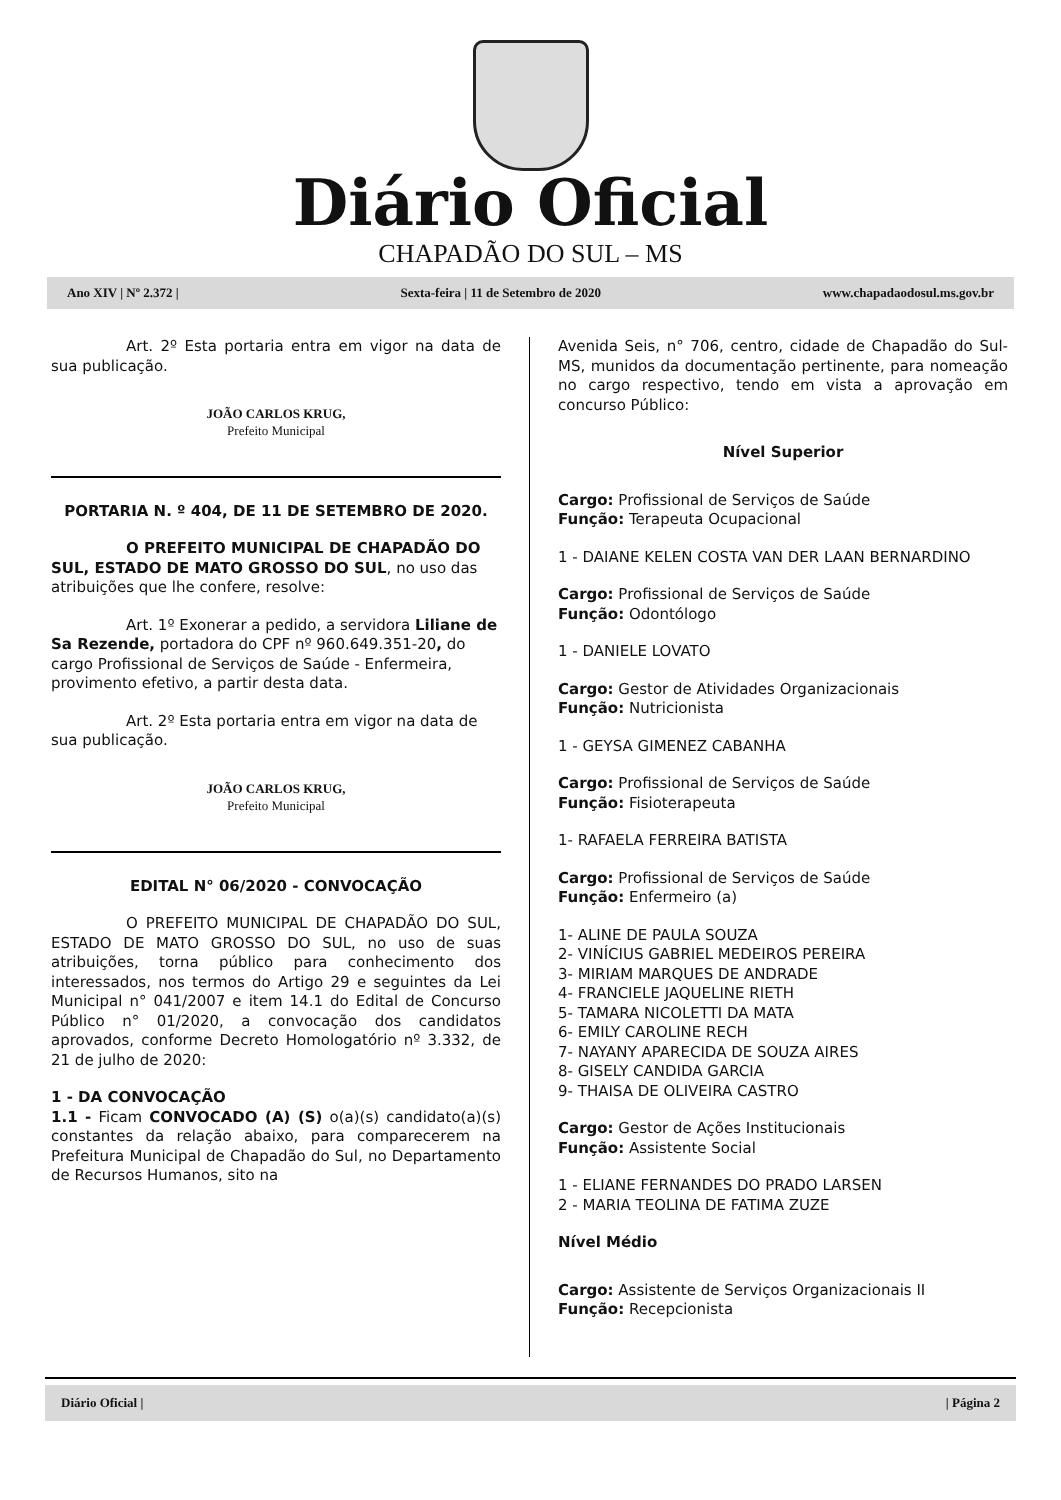Diário Oficial
CHAPADÃO DO SUL – MS
Ano XIV | Nº 2.372 | Sexta-feira | 11 de Setembro de 2020 www.chapadaodosul.ms.gov.br
Art. 2º Esta portaria entra em vigor na data de sua publicação.
JOÃO CARLOS KRUG,
Prefeito Municipal
PORTARIA N. º 404, DE 11 DE SETEMBRO DE 2020.
O PREFEITO MUNICIPAL DE CHAPADÃO DO SUL, ESTADO DE MATO GROSSO DO SUL, no uso das atribuições que lhe confere, resolve:
Art. 1º Exonerar a pedido, a servidora Liliane de Sa Rezende, portadora do CPF nº 960.649.351-20, do cargo Profissional de Serviços de Saúde - Enfermeira, provimento efetivo, a partir desta data.
Art. 2º Esta portaria entra em vigor na data de sua publicação.
JOÃO CARLOS KRUG,
Prefeito Municipal
EDITAL N° 06/2020 - CONVOCAÇÃO
O PREFEITO MUNICIPAL DE CHAPADÃO DO SUL, ESTADO DE MATO GROSSO DO SUL, no uso de suas atribuições, torna público para conhecimento dos interessados, nos termos do Artigo 29 e seguintes da Lei Municipal n° 041/2007 e item 14.1 do Edital de Concurso Público n° 01/2020, a convocação dos candidatos aprovados, conforme Decreto Homologatório nº 3.332, de 21 de julho de 2020:
1 - DA CONVOCAÇÃO
1.1 - Ficam CONVOCADO (A) (S) o(a)(s) candidato(a)(s) constantes da relação abaixo, para comparecerem na Prefeitura Municipal de Chapadão do Sul, no Departamento de Recursos Humanos, sito na
Avenida Seis, n° 706, centro, cidade de Chapadão do Sul-MS, munidos da documentação pertinente, para nomeação no cargo respectivo, tendo em vista a aprovação em concurso Público:
Nível Superior
Cargo: Profissional de Serviços de Saúde
Função: Terapeuta Ocupacional
1 - DAIANE KELEN COSTA VAN DER LAAN BERNARDINO
Cargo: Profissional de Serviços de Saúde
Função: Odontólogo
1 - DANIELE LOVATO
Cargo: Gestor de Atividades Organizacionais
Função: Nutricionista
1 - GEYSA GIMENEZ CABANHA
Cargo: Profissional de Serviços de Saúde
Função: Fisioterapeuta
1- RAFAELA FERREIRA BATISTA
Cargo: Profissional de Serviços de Saúde
Função: Enfermeiro (a)
1- ALINE DE PAULA SOUZA
2- VINÍCIUS GABRIEL MEDEIROS PEREIRA
3- MIRIAM MARQUES DE ANDRADE
4- FRANCIELE JAQUELINE RIETH
5- TAMARA NICOLETTI DA MATA
6- EMILY CAROLINE RECH
7- NAYANY APARECIDA DE SOUZA AIRES
8- GISELY CANDIDA GARCIA
9- THAISA DE OLIVEIRA CASTRO
Cargo: Gestor de Ações Institucionais
Função: Assistente Social
1 - ELIANE FERNANDES DO PRADO LARSEN
2 - MARIA TEOLINA DE FATIMA ZUZE
Nível Médio
Cargo: Assistente de Serviços Organizacionais II
Função: Recepcionista
Diário Oficial | | Página 2